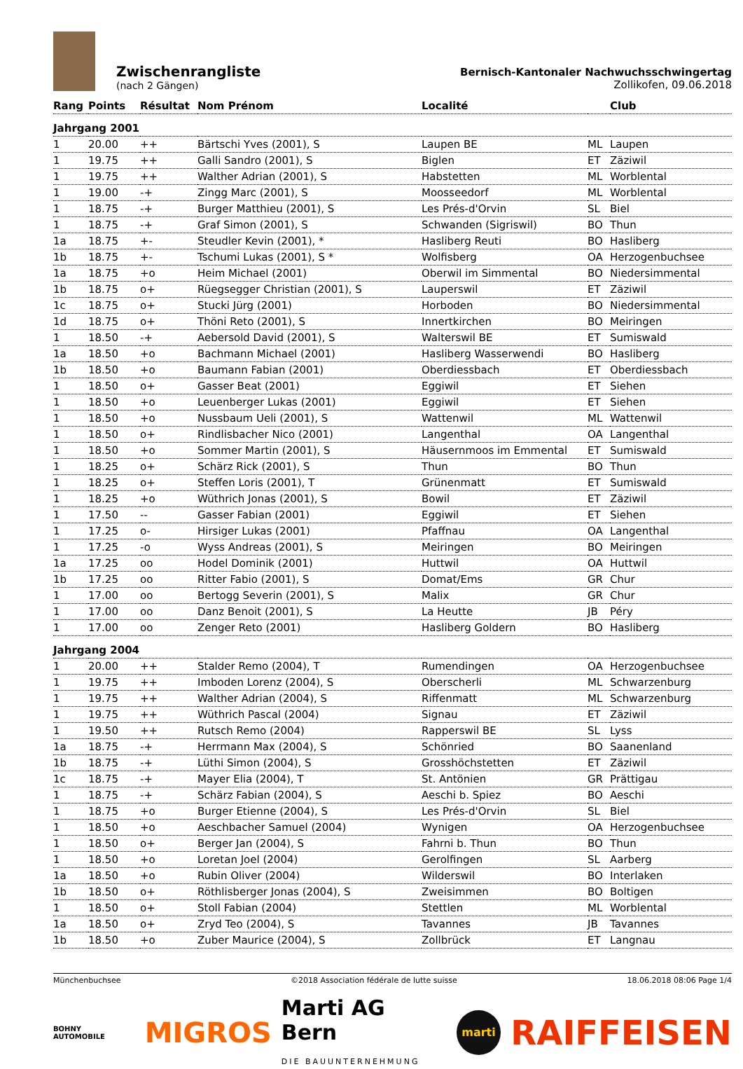Zwischenrangliste
(nach 2 Gängen)
Bernisch-Kantonaler Nachwuchsschwingertag
Zollikofen, 09.06.2018
| Rang | Points | Résultat | Nom Prénom | Localité | | Club |
| --- | --- | --- | --- | --- | --- | --- |
| Jahrgang 2001 | | | | | | |
| 1 | 20.00 | ++ | Bärtschi Yves (2001), S | Laupen BE | ML | Laupen |
| 1 | 19.75 | ++ | Galli Sandro (2001), S | Biglen | ET | Zäziwil |
| 1 | 19.75 | ++ | Walther Adrian (2001), S | Habstetten | ML | Worblental |
| 1 | 19.00 | -+ | Zingg Marc (2001), S | Moosseedorf | ML | Worblental |
| 1 | 18.75 | -+ | Burger Matthieu (2001), S | Les Prés-d'Orvin | SL | Biel |
| 1 | 18.75 | -+ | Graf Simon (2001), S | Schwanden (Sigriswil) | BO | Thun |
| 1a | 18.75 | +- | Steudler Kevin (2001), * | Hasliberg Reuti | BO | Hasliberg |
| 1b | 18.75 | +- | Tschumi Lukas (2001), S * | Wolfisberg | OA | Herzogenbuchsee |
| 1a | 18.75 | +o | Heim Michael (2001) | Oberwil im Simmental | BO | Niedersimmental |
| 1b | 18.75 | o+ | Rüegsegger Christian (2001), S | Lauperswil | ET | Zäziwil |
| 1c | 18.75 | o+ | Stucki Jürg (2001) | Horboden | BO | Niedersimmental |
| 1d | 18.75 | o+ | Thöni Reto (2001), S | Innertkirchen | BO | Meiringen |
| 1 | 18.50 | -+ | Aebersold David (2001), S | Walterswil BE | ET | Sumiswald |
| 1a | 18.50 | +o | Bachmann Michael (2001) | Hasliberg Wasserwendi | BO | Hasliberg |
| 1b | 18.50 | +o | Baumann Fabian (2001) | Oberdiessbach | ET | Oberdiessbach |
| 1 | 18.50 | o+ | Gasser Beat (2001) | Eggiwil | ET | Siehen |
| 1 | 18.50 | +o | Leuenberger Lukas (2001) | Eggiwil | ET | Siehen |
| 1 | 18.50 | +o | Nussbaum Ueli (2001), S | Wattenwil | ML | Wattenwil |
| 1 | 18.50 | o+ | Rindlisbacher Nico (2001) | Langenthal | OA | Langenthal |
| 1 | 18.50 | +o | Sommer Martin (2001), S | Häusernmoos im Emmental | ET | Sumiswald |
| 1 | 18.25 | o+ | Schärz Rick (2001), S | Thun | BO | Thun |
| 1 | 18.25 | o+ | Steffen Loris (2001), T | Grünenmatt | ET | Sumiswald |
| 1 | 18.25 | +o | Wüthrich Jonas (2001), S | Bowil | ET | Zäziwil |
| 1 | 17.50 | -- | Gasser Fabian (2001) | Eggiwil | ET | Siehen |
| 1 | 17.25 | o- | Hirsiger Lukas (2001) | Pfaffnau | OA | Langenthal |
| 1 | 17.25 | -o | Wyss Andreas (2001), S | Meiringen | BO | Meiringen |
| 1a | 17.25 | oo | Hodel Dominik (2001) | Huttwil | OA | Huttwil |
| 1b | 17.25 | oo | Ritter Fabio (2001), S | Domat/Ems | GR | Chur |
| 1 | 17.00 | oo | Bertogg Severin (2001), S | Malix | GR | Chur |
| 1 | 17.00 | oo | Danz Benoit (2001), S | La Heutte | JB | Péry |
| 1 | 17.00 | oo | Zenger Reto (2001) | Hasliberg Goldern | BO | Hasliberg |
| Jahrgang 2004 | | | | | | |
| 1 | 20.00 | ++ | Stalder Remo (2004), T | Rumendingen | OA | Herzogenbuchsee |
| 1 | 19.75 | ++ | Imboden Lorenz (2004), S | Oberscherli | ML | Schwarzenburg |
| 1 | 19.75 | ++ | Walther Adrian (2004), S | Riffenmatt | ML | Schwarzenburg |
| 1 | 19.75 | ++ | Wüthrich Pascal (2004) | Signau | ET | Zäziwil |
| 1 | 19.50 | ++ | Rutsch Remo (2004) | Rapperswil BE | SL | Lyss |
| 1a | 18.75 | -+ | Herrmann Max (2004), S | Schönried | BO | Saanenland |
| 1b | 18.75 | -+ | Lüthi Simon (2004), S | Grosshöchstetten | ET | Zäziwil |
| 1c | 18.75 | -+ | Mayer Elia (2004), T | St. Antönien | GR | Prättigau |
| 1 | 18.75 | -+ | Schärz Fabian (2004), S | Aeschi b. Spiez | BO | Aeschi |
| 1 | 18.75 | +o | Burger Etienne (2004), S | Les Prés-d'Orvin | SL | Biel |
| 1 | 18.50 | +o | Aeschbacher Samuel (2004) | Wynigen | OA | Herzogenbuchsee |
| 1 | 18.50 | o+ | Berger Jan (2004), S | Fahrni b. Thun | BO | Thun |
| 1 | 18.50 | +o | Loretan Joel (2004) | Gerolfingen | SL | Aarberg |
| 1a | 18.50 | +o | Rubin Oliver (2004) | Wilderswil | BO | Interlaken |
| 1b | 18.50 | o+ | Röthlisberger Jonas (2004), S | Zweisimmen | BO | Boltigen |
| 1 | 18.50 | o+ | Stoll Fabian (2004) | Stettlen | ML | Worblental |
| 1a | 18.50 | o+ | Zryd Teo (2004), S | Tavannes | JB | Tavannes |
| 1b | 18.50 | +o | Zuber Maurice (2004), S | Zollbrück | ET | Langnau |
Münchenbuchsee ©2018 Association fédérale de lutte suisse 18.06.2018 08:06 Page 1/4
BOHNY AUTOMOBILE MIGROS Marti AG Bern
DIE BAUUNTERNEHMUNG marti RAIFFEISEN